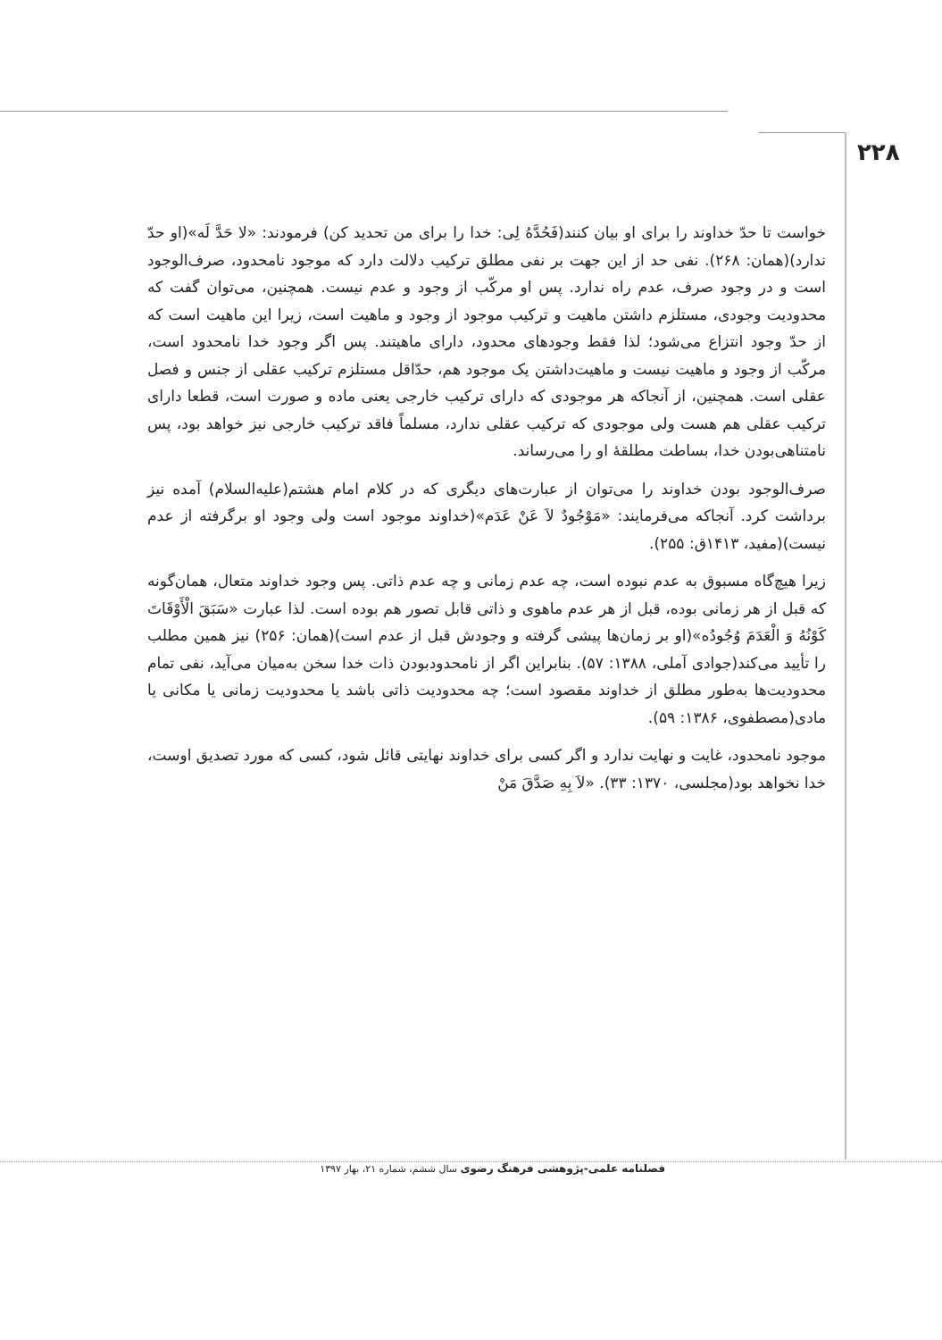۲۲۸
خواست تا حدّ خداوند را برای او بیان کنند(فَحُدَّهُ لِی: خدا را برای من تحدید کن) فرمودند: «لا حَدَّ لَه»(او حدّ ندارد)(همان: ۲۶۸). نفی حد از این جهت بر نفی مطلق ترکیب دلالت دارد که موجود نامحدود، صرف‌الوجود است و در وجود صرف، عدم راه ندارد. پس او مرکّب از وجود و عدم نیست. همچنین، می‌توان گفت که محدودیت وجودی، مستلزم داشتن ماهیت و ترکیب موجود از وجود و ماهیت است، زیرا این ماهیت است که از حدّ وجود انتزاع می‌شود؛ لذا فقط وجودهای محدود، دارای ماهیتند. پس اگر وجود خدا نامحدود است، مرکّب از وجود و ماهیت نیست و ماهیت‌داشتن یک موجود هم، حدّاقل مستلزم ترکیب عقلی از جنس و فصل عقلی است. همچنین، از آنجاکه هر موجودی که دارای ترکیب خارجی یعنی ماده و صورت است، قطعا دارای ترکیب عقلی هم هست ولی موجودی که ترکیب عقلی ندارد، مسلماً فاقد ترکیب خارجی نیز خواهد بود، پس نامتناهی‌بودن خدا، بساطت مطلقهٔ او را می‌رساند.
صرف‌الوجود بودن خداوند را می‌توان از عبارت‌های دیگری که در کلام امام هشتم(علیه‌السلام) آمده نیز برداشت کرد. آنجاکه می‌فرمایند: «مَوْجُودٌ لاَ عَنْ عَدَم»(خداوند موجود است ولی وجود او برگرفته از عدم نیست)(مفید، ۱۴۱۳ق: ۲۵۵).
زیرا هیچ‌گاه مسبوق به عدم نبوده است، چه عدم زمانی و چه عدم ذاتی. پس وجود خداوند متعال، همان‌گونه که قبل از هر زمانی بوده، قبل از هر عدم ماهوی و ذاتی قابل تصور هم بوده است. لذا عبارت «سَبَقَ الْأَوْقَاتَ کَوْنُهُ وَ الْعَدَمَ وُجُودُه»(او بر زمان‌ها پیشی گرفته و وجودش قبل از عدم است)(همان: ۲۵۶) نیز همین مطلب را تأیید می‌کند(جوادی آملی، ۱۳۸۸: ۵۷). بنابراین اگر از نامحدودبودن ذات خدا سخن به‌میان می‌آید، نفی تمام محدودیت‌ها به‌طور مطلق از خداوند مقصود است؛ چه محدودیت ذاتی باشد یا محدودیت زمانی یا مکانی یا مادی(مصطفوی، ۱۳۸۶: ۵۹).
موجود نامحدود، غایت و نهایت ندارد و اگر کسی برای خداوند نهایتی قائل شود، کسی که مورد تصدیق اوست، خدا نخواهد بود(مجلسی، ۱۳۷۰: ۳۳). «لاَ بِهِ صَدَّقَ مَنْ
فصلنامه علمی-پژوهشی فرهنگ رضوی سال ششم، شماره ۲۱، بهار ۱۳۹۷